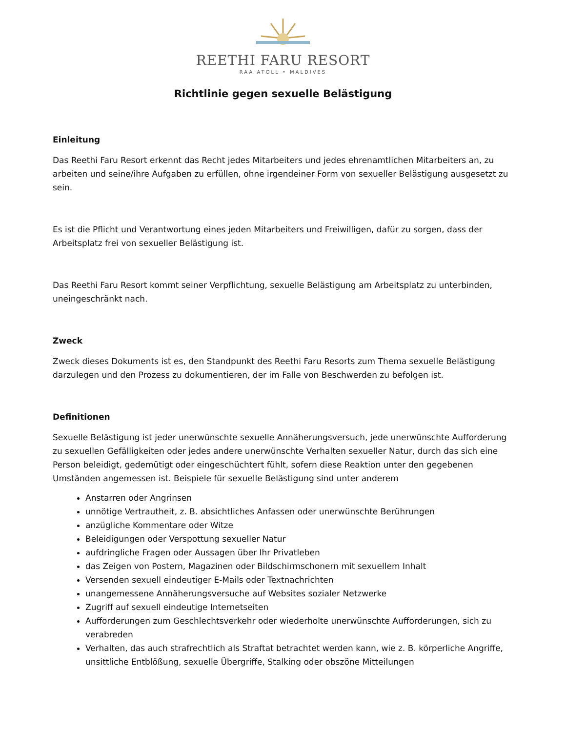REETHI FARU RESORT
RAA ATOLL • MALDIVES
Richtlinie gegen sexuelle Belästigung
Einleitung
Das Reethi Faru Resort erkennt das Recht jedes Mitarbeiters und jedes ehrenamtlichen Mitarbeiters an, zu arbeiten und seine/ihre Aufgaben zu erfüllen, ohne irgendeiner Form von sexueller Belästigung ausgesetzt zu sein.
Es ist die Pflicht und Verantwortung eines jeden Mitarbeiters und Freiwilligen, dafür zu sorgen, dass der Arbeitsplatz frei von sexueller Belästigung ist.
Das Reethi Faru Resort kommt seiner Verpflichtung, sexuelle Belästigung am Arbeitsplatz zu unterbinden, uneingeschränkt nach.
Zweck
Zweck dieses Dokuments ist es, den Standpunkt des Reethi Faru Resorts zum Thema sexuelle Belästigung darzulegen und den Prozess zu dokumentieren, der im Falle von Beschwerden zu befolgen ist.
Definitionen
Sexuelle Belästigung ist jeder unerwünschte sexuelle Annäherungsversuch, jede unerwünschte Aufforderung zu sexuellen Gefälligkeiten oder jedes andere unerwünschte Verhalten sexueller Natur, durch das sich eine Person beleidigt, gedemütigt oder eingeschüchtert fühlt, sofern diese Reaktion unter den gegebenen Umständen angemessen ist. Beispiele für sexuelle Belästigung sind unter anderem
Anstarren oder Angrinsen
unnötige Vertrautheit, z. B. absichtliches Anfassen oder unerwünschte Berührungen
anzügliche Kommentare oder Witze
Beleidigungen oder Verspottung sexueller Natur
aufdringliche Fragen oder Aussagen über Ihr Privatleben
das Zeigen von Postern, Magazinen oder Bildschirmschonern mit sexuellem Inhalt
Versenden sexuell eindeutiger E-Mails oder Textnachrichten
unangemessene Annäherungsversuche auf Websites sozialer Netzwerke
Zugriff auf sexuell eindeutige Internetseiten
Aufforderungen zum Geschlechtsverkehr oder wiederholte unerwünschte Aufforderungen, sich zu verabreden
Verhalten, das auch strafrechtlich als Straftat betrachtet werden kann, wie z. B. körperliche Angriffe, unsittliche Entblößung, sexuelle Übergriffe, Stalking oder obszöne Mitteilungen